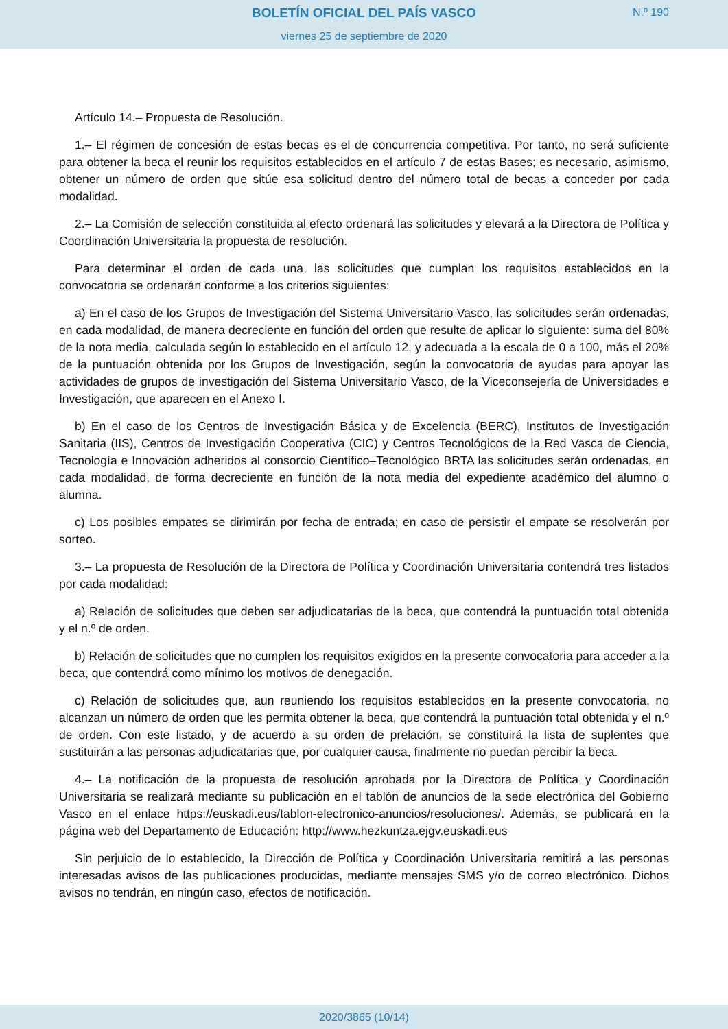BOLETÍN OFICIAL DEL PAÍS VASCO
N.º 190
viernes 25 de septiembre de 2020
Artículo 14.– Propuesta de Resolución.
1.– El régimen de concesión de estas becas es el de concurrencia competitiva. Por tanto, no será suficiente para obtener la beca el reunir los requisitos establecidos en el artículo 7 de estas Bases; es necesario, asimismo, obtener un número de orden que sitúe esa solicitud dentro del número total de becas a conceder por cada modalidad.
2.– La Comisión de selección constituida al efecto ordenará las solicitudes y elevará a la Directora de Política y Coordinación Universitaria la propuesta de resolución.
Para determinar el orden de cada una, las solicitudes que cumplan los requisitos establecidos en la convocatoria se ordenarán conforme a los criterios siguientes:
a) En el caso de los Grupos de Investigación del Sistema Universitario Vasco, las solicitudes serán ordenadas, en cada modalidad, de manera decreciente en función del orden que resulte de aplicar lo siguiente: suma del 80% de la nota media, calculada según lo establecido en el artículo 12, y adecuada a la escala de 0 a 100, más el 20% de la puntuación obtenida por los Grupos de Investigación, según la convocatoria de ayudas para apoyar las actividades de grupos de investigación del Sistema Universitario Vasco, de la Viceconsejería de Universidades e Investigación, que aparecen en el Anexo I.
b) En el caso de los Centros de Investigación Básica y de Excelencia (BERC), Institutos de Investigación Sanitaria (IIS), Centros de Investigación Cooperativa (CIC) y Centros Tecnológicos de la Red Vasca de Ciencia, Tecnología e Innovación adheridos al consorcio Científico–Tecnológico BRTA las solicitudes serán ordenadas, en cada modalidad, de forma decreciente en función de la nota media del expediente académico del alumno o alumna.
c) Los posibles empates se dirimirán por fecha de entrada; en caso de persistir el empate se resolverán por sorteo.
3.– La propuesta de Resolución de la Directora de Política y Coordinación Universitaria contendrá tres listados por cada modalidad:
a) Relación de solicitudes que deben ser adjudicatarias de la beca, que contendrá la puntuación total obtenida y el n.º de orden.
b) Relación de solicitudes que no cumplen los requisitos exigidos en la presente convocatoria para acceder a la beca, que contendrá como mínimo los motivos de denegación.
c) Relación de solicitudes que, aun reuniendo los requisitos establecidos en la presente convocatoria, no alcanzan un número de orden que les permita obtener la beca, que contendrá la puntuación total obtenida y el n.º de orden. Con este listado, y de acuerdo a su orden de prelación, se constituirá la lista de suplentes que sustituirán a las personas adjudicatarias que, por cualquier causa, finalmente no puedan percibir la beca.
4.– La notificación de la propuesta de resolución aprobada por la Directora de Política y Coordinación Universitaria se realizará mediante su publicación en el tablón de anuncios de la sede electrónica del Gobierno Vasco en el enlace https://euskadi.eus/tablon-electronico-anuncios/resoluciones/. Además, se publicará en la página web del Departamento de Educación: http://www.hezkuntza.ejgv.euskadi.eus
Sin perjuicio de lo establecido, la Dirección de Política y Coordinación Universitaria remitirá a las personas interesadas avisos de las publicaciones producidas, mediante mensajes SMS y/o de correo electrónico. Dichos avisos no tendrán, en ningún caso, efectos de notificación.
2020/3865 (10/14)